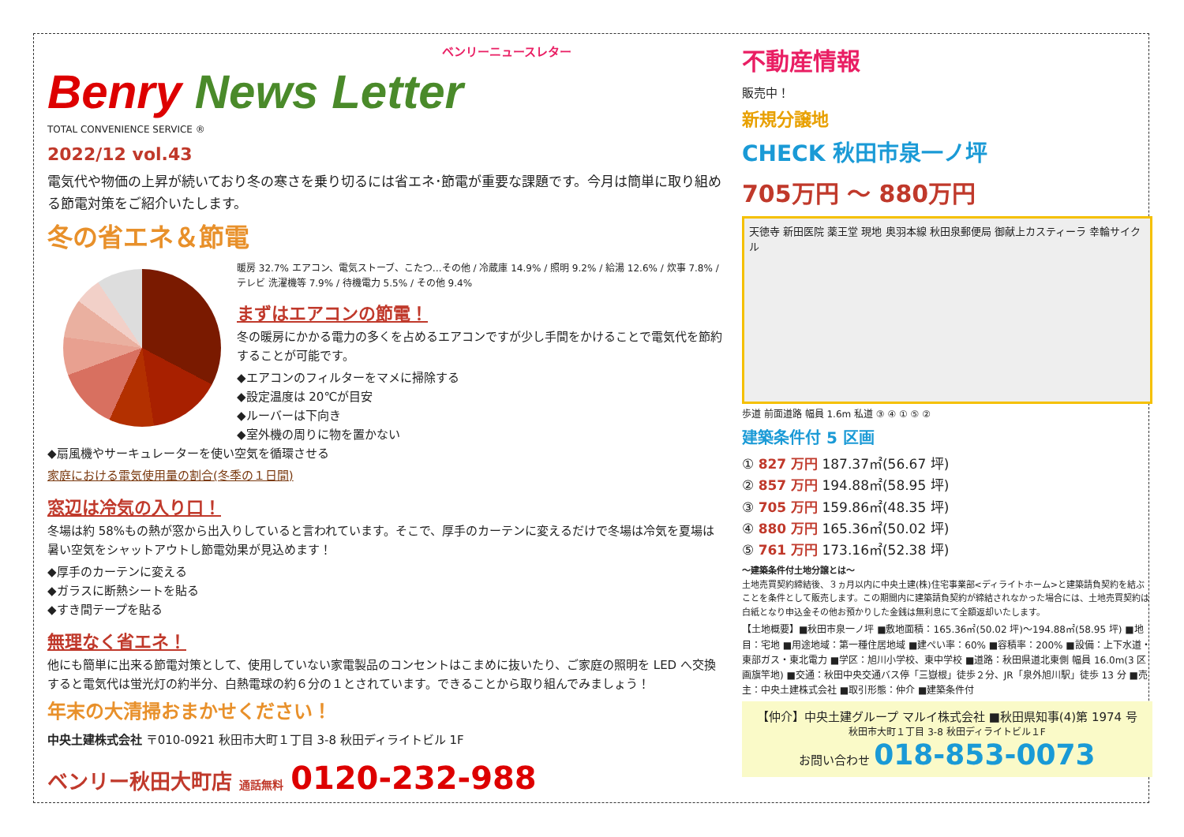ベンリーニュースレター
Benry News Letter
TOTAL CONVENIENCE SERVICE ®
2022/12 vol.43
電気代や物価の上昇が続いており冬の寒さを乗り切るには省エネ･節電が重要な課題です。今月は簡単に取り組める節電対策をご紹介いたします。
冬の省エネ＆節電
暖房 32.7% エアコン、電気ストーブ、こたつ…その他 / 冷蔵庫 14.9% / 照明 9.2% / 給湯 12.6% / 炊事 7.8% / テレビ 洗濯機等 7.9% / 待機電力 5.5% / その他 9.4%
まずはエアコンの節電！
冬の暖房にかかる電力の多くを占めるエアコンですが少し手間をかけることで電気代を節約することが可能です。
◆エアコンのフィルターをマメに掃除する
◆設定温度は 20℃が目安
◆ルーバーは下向き
◆室外機の周りに物を置かない
◆扇風機やサーキュレーターを使い空気を循環させる
家庭における電気使用量の割合(冬季の１日間)
窓辺は冷気の入り口！
冬場は約 58%もの熱が窓から出入りしていると言われています。そこで、厚手のカーテンに変えるだけで冬場は冷気を夏場は暑い空気をシャットアウトし節電効果が見込めます！
◆厚手のカーテンに変える
◆ガラスに断熱シートを貼る
◆すき間テープを貼る
無理なく省エネ！
他にも簡単に出来る節電対策として、使用していない家電製品のコンセントはこまめに抜いたり、ご家庭の照明を LED へ交換すると電気代は蛍光灯の約半分、白熱電球の約６分の１とされています。できることから取り組んでみましょう！
年末の大清掃おまかせください！
中央土建株式会社 〒010-0921 秋田市大町１丁目 3-8 秋田ディライトビル 1F
ベンリー秋田大町店 通話無料 0120-232-988
不動産情報
販売中！
新規分譲地
CHECK 秋田市泉一ノ坪
705万円 ～ 880万円
天徳寺 新田医院 薬王堂 現地 奥羽本線 秋田泉郵便局 御献上カスティーラ 幸輪サイクル
歩道 前面道路 幅員 1.6m 私道 ③ ④ ① ⑤ ②
建築条件付 5 区画
① 827 万円 187.37㎡(56.67 坪)
② 857 万円 194.88㎡(58.95 坪)
③ 705 万円 159.86㎡(48.35 坪)
④ 880 万円 165.36㎡(50.02 坪)
⑤ 761 万円 173.16㎡(52.38 坪)
～建築条件付土地分譲とは～
土地売買契約締結後、３ヵ月以内に中央土建(株)住宅事業部<ディライトホーム>と建築請負契約を結ぶことを条件として販売します。この期間内に建築請負契約が締結されなかった場合には、土地売買契約は白紙となり申込金その他お預かりした金銭は無利息にて全額返却いたします。
【土地概要】■秋田市泉一ノ坪 ■敷地面積：165.36㎡(50.02 坪)～194.88㎡(58.95 坪) ■地目：宅地 ■用途地域：第一種住居地域 ■建ぺい率：60% ■容積率：200% ■設備：上下水道・東部ガス・東北電力 ■学区：旭川小学校、東中学校 ■道路：秋田県道北東側 幅員 16.0m(3 区画旗竿地) ■交通：秋田中央交通バス停「三嶽根」徒歩２分、JR「泉外旭川駅」徒歩 13 分 ■売主：中央土建株式会社 ■取引形態：仲介 ■建築条件付
【仲介】中央土建グループ マルイ株式会社 ■秋田県知事(4)第 1974 号
秋田市大町１丁目 3-8 秋田ディライトビル１F
お問い合わせ 018-853-0073